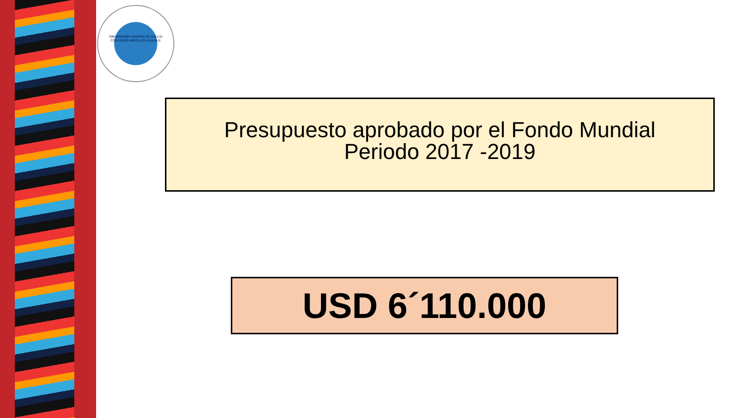ORGANISMO ANDINO DE SALUD
CONVENIO HIPOLITO UNANUE
Presupuesto aprobado por el Fondo Mundial
Periodo 2017 -2019
USD 6´110.000